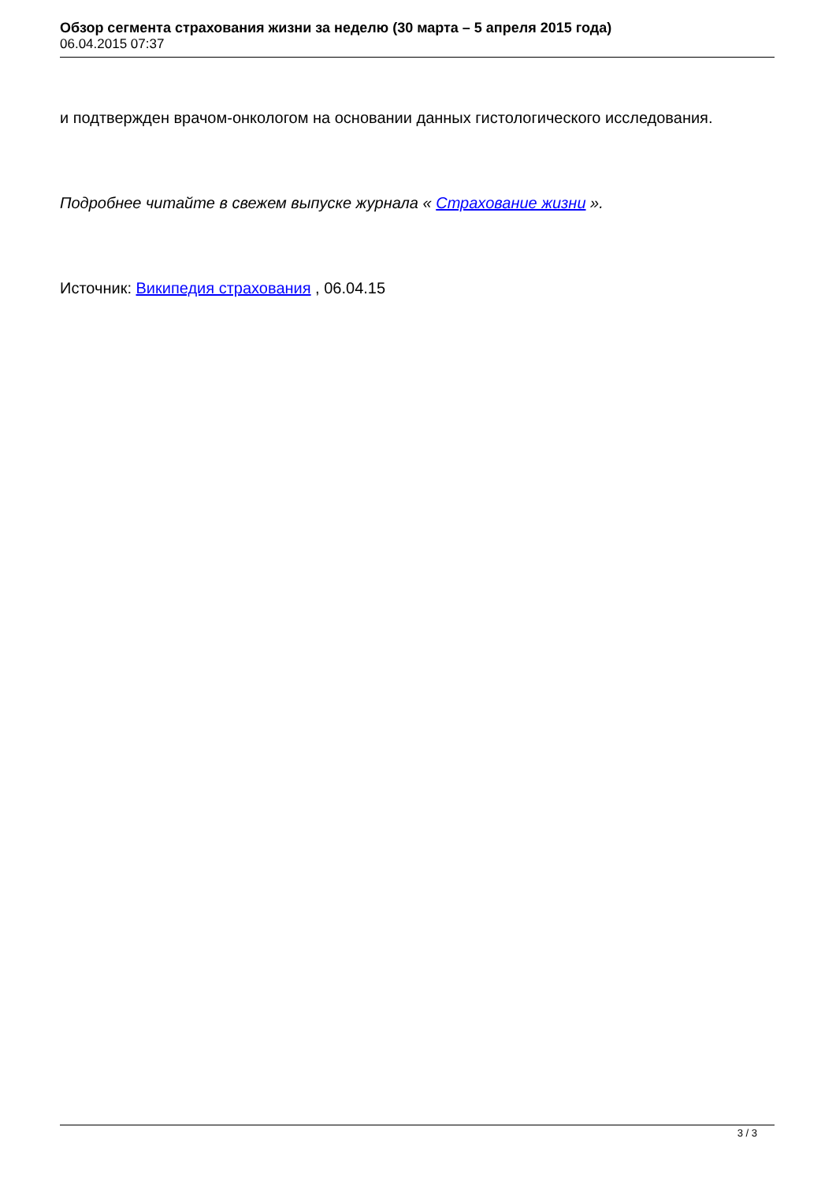Обзор сегмента страхования жизни за неделю (30 марта – 5 апреля 2015 года)
06.04.2015 07:37
и подтвержден врачом-онкологом на основании данных гистологического исследования.
Подробнее читайте в свежем выпуске журнала « Страхование жизни ».
Источник: Википедия страхования , 06.04.15
3 / 3